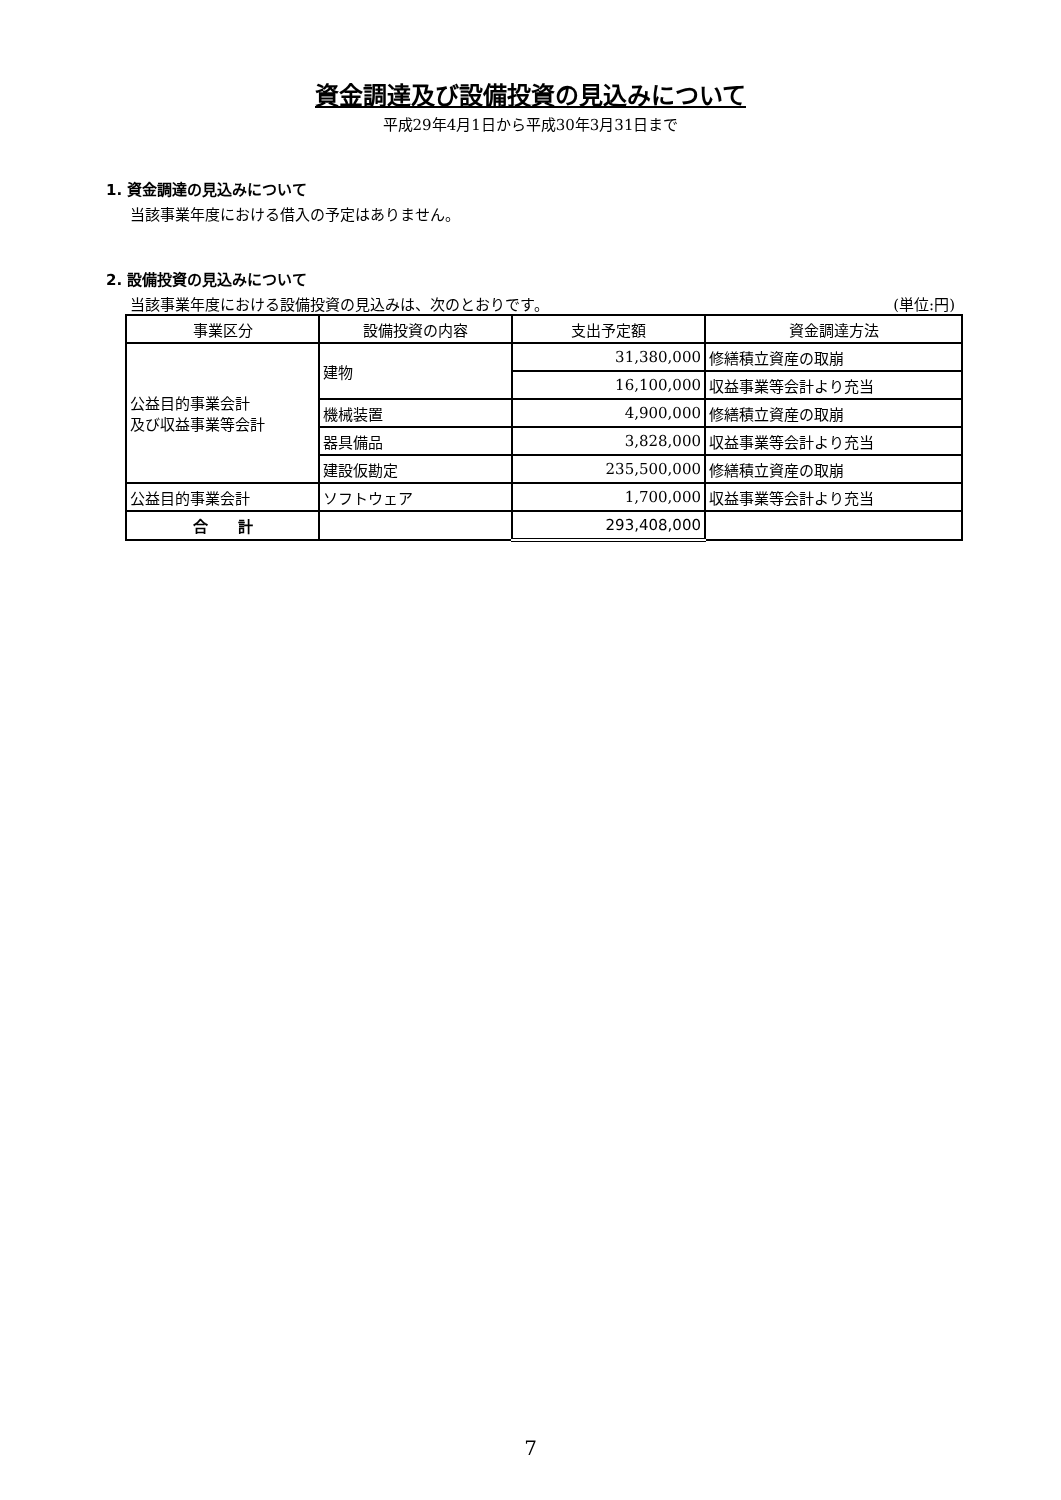資金調達及び設備投資の見込みについて
平成29年4月1日から平成30年3月31日まで
1. 資金調達の見込みについて
当該事業年度における借入の予定はありません。
2. 設備投資の見込みについて
当該事業年度における設備投資の見込みは、次のとおりです。 (単位:円)
| 事業区分 | 設備投資の内容 | 支出予定額 | 資金調達方法 |
| --- | --- | --- | --- |
| 公益目的事業会計 及び収益事業等会計 | 建物 | 31,380,000 | 修繕積立資産の取崩 |
| | | 16,100,000 | 収益事業等会計より充当 |
| | 機械装置 | 4,900,000 | 修繕積立資産の取崩 |
| | 器具備品 | 3,828,000 | 収益事業等会計より充当 |
| | 建設仮勘定 | 235,500,000 | 修繕積立資産の取崩 |
| 公益目的事業会計 | ソフトウェア | 1,700,000 | 収益事業等会計より充当 |
| 合 計 | | 293,408,000 | |
7